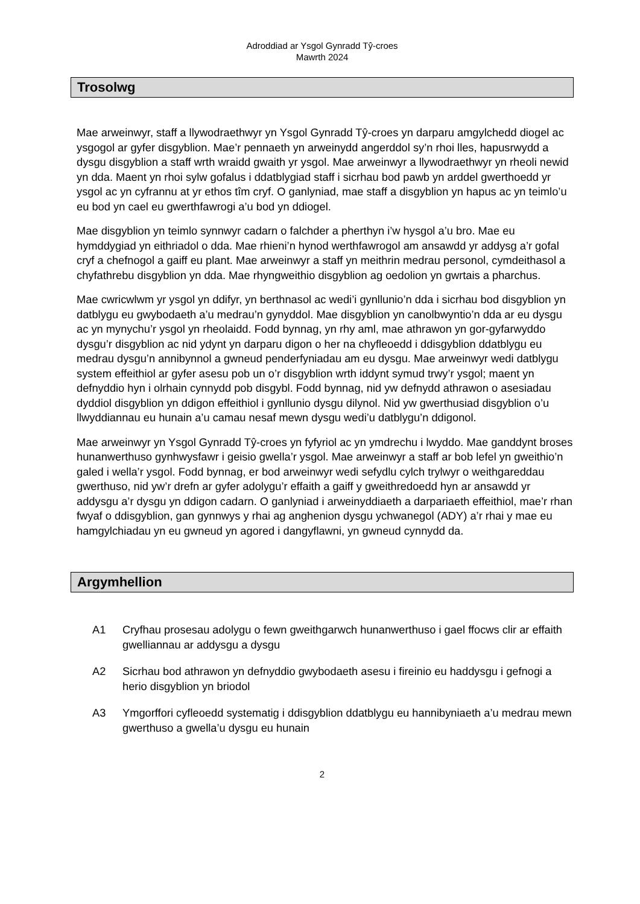Adroddiad ar Ysgol Gynradd Tŷ-croes
Mawrth 2024
Trosolwg
Mae arweinwyr, staff a llywodraethwyr yn Ysgol Gynradd Tŷ-croes yn darparu amgylchedd diogel ac ysgogol ar gyfer disgyblion. Mae’r pennaeth yn arweinydd angerddol sy’n rhoi lles, hapusrwydd a dysgu disgyblion a staff wrth wraidd gwaith yr ysgol. Mae arweinwyr a llywodraethwyr yn rheoli newid yn dda. Maent yn rhoi sylw gofalus i ddatblygiad staff i sicrhau bod pawb yn arddel gwerthoedd yr ysgol ac yn cyfrannu at yr ethos tîm cryf. O ganlyniad, mae staff a disgyblion yn hapus ac yn teimlo’u eu bod yn cael eu gwerthfawrogi a’u bod yn ddiogel.
Mae disgyblion yn teimlo synnwyr cadarn o falchder a pherthyn i’w hysgol a’u bro. Mae eu hymddygiad yn eithriadol o dda. Mae rhieni’n hynod werthfawrogol am ansawdd yr addysg a’r gofal cryf a chefnogol a gaiff eu plant. Mae arweinwyr a staff yn meithrin medrau personol, cymdeithasol a chyfathrebu disgyblion yn dda. Mae rhyngweithio disgyblion ag oedolion yn gwrtais a pharchus.
Mae cwricwlwm yr ysgol yn ddifyr, yn berthnasol ac wedi’i gynllunio’n dda i sicrhau bod disgyblion yn datblygu eu gwybodaeth a’u medrau’n gynyddol. Mae disgyblion yn canolbwyntio’n dda ar eu dysgu ac yn mynychu’r ysgol yn rheolaidd. Fodd bynnag, yn rhy aml, mae athrawon yn gor-gyfarwyddo dysgu’r disgyblion ac nid ydynt yn darparu digon o her na chyfleoedd i ddisgyblion ddatblygu eu medrau dysgu’n annibynnol a gwneud penderfyniadau am eu dysgu. Mae arweinwyr wedi datblygu system effeithiol ar gyfer asesu pob un o’r disgyblion wrth iddynt symud trwy’r ysgol; maent yn defnyddio hyn i olrhain cynnydd pob disgybl. Fodd bynnag, nid yw defnydd athrawon o asesiadau dyddiol disgyblion yn ddigon effeithiol i gynllunio dysgu dilynol. Nid yw gwerthusiad disgyblion o’u llwyddiannau eu hunain a’u camau nesaf mewn dysgu wedi’u datblygu’n ddigonol.
Mae arweinwyr yn Ysgol Gynradd Tŷ-croes yn fyfyriol ac yn ymdrechu i lwyddo. Mae ganddynt broses hunanwerthuso gynhwysfawr i geisio gwella’r ysgol. Mae arweinwyr a staff ar bob lefel yn gweithio’n galed i wella’r ysgol. Fodd bynnag, er bod arweinwyr wedi sefydlu cylch trylwyr o weithgareddau gwerthuso, nid yw’r drefn ar gyfer adolygu’r effaith a gaiff y gweithredoedd hyn ar ansawdd yr addysgu a’r dysgu yn ddigon cadarn. O ganlyniad i arweinyddiaeth a darpariaeth effeithiol, mae’r rhan fwyaf o ddisgyblion, gan gynnwys y rhai ag anghenion dysgu ychwanegol (ADY) a’r rhai y mae eu hamgylchiadau yn eu gwneud yn agored i dangyflawni, yn gwneud cynnydd da.
Argymhellion
A1 Cryfhau prosesau adolygu o fewn gweithgarwch hunanwerthuso i gael ffocws clir ar effaith gwelliannau ar addysgu a dysgu
A2 Sicrhau bod athrawon yn defnyddio gwybodaeth asesu i fireinio eu haddysgu i gefnogi a herio disgyblion yn briodol
A3 Ymgorffori cyfleoedd systematig i ddisgyblion ddatblygu eu hannibyniaeth a’u medrau mewn gwerthuso a gwella’u dysgu eu hunain
2